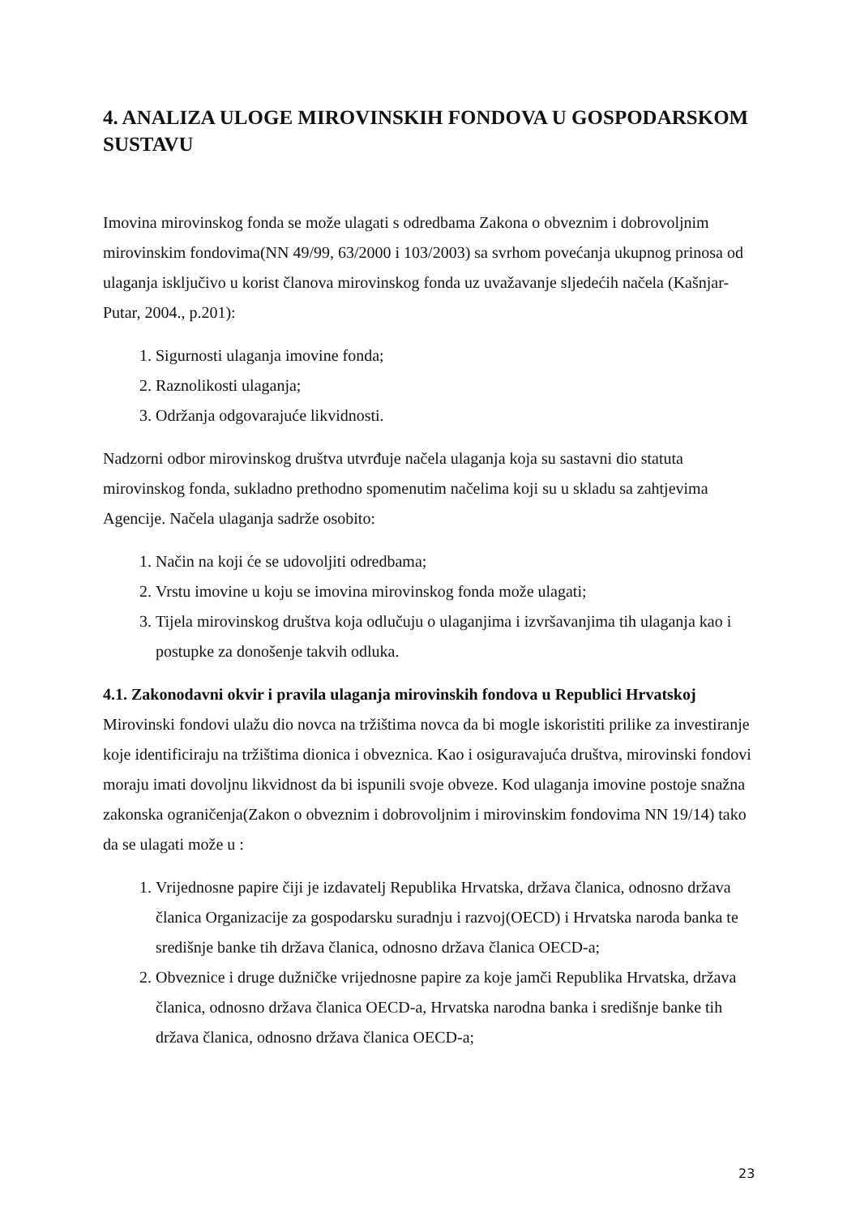4. ANALIZA ULOGE MIROVINSKIH FONDOVA U GOSPODARSKOM SUSTAVU
Imovina mirovinskog fonda se može ulagati s odredbama Zakona o obveznim i dobrovoljnim mirovinskim fondovima(NN 49/99, 63/2000 i 103/2003) sa svrhom povećanja ukupnog prinosa od ulaganja isključivo u korist članova mirovinskog fonda uz uvažavanje sljedećih načela (Kašnjar-Putar, 2004., p.201):
1. Sigurnosti ulaganja imovine fonda;
2. Raznolikosti ulaganja;
3. Održanja odgovarajuće likvidnosti.
Nadzorni odbor mirovinskog društva utvrđuje načela ulaganja koja su sastavni dio statuta mirovinskog fonda, sukladno prethodno spomenutim načelima koji su u skladu sa zahtjevima Agencije. Načela ulaganja sadrže osobito:
1. Način na koji će se udovoljiti odredbama;
2. Vrstu imovine u koju se imovina mirovinskog fonda može ulagati;
3. Tijela mirovinskog društva koja odlučuju o ulaganjima i izvršavanjima tih ulaganja kao i postupke za donošenje takvih odluka.
4.1. Zakonodavni okvir i pravila ulaganja mirovinskih fondova u Republici Hrvatskoj
Mirovinski fondovi ulažu dio novca na tržištima novca da bi mogle iskoristiti prilike za investiranje koje identificiraju na tržištima dionica i obveznica. Kao i osiguravajuća društva, mirovinski fondovi moraju imati dovoljnu likvidnost da bi ispunili svoje obveze. Kod ulaganja imovine postoje snažna zakonska ograničenja(Zakon o obveznim i dobrovoljnim i mirovinskim fondovima NN 19/14) tako da se ulagati može u :
1. Vrijednosne papire čiji je izdavatelj Republika Hrvatska, država članica, odnosno država članica Organizacije za gospodarsku suradnju i razvoj(OECD) i Hrvatska naroda banka te središnje banke tih država članica, odnosno država članica OECD-a;
2. Obveznice i druge dužničke vrijednosne papire za koje jamči Republika Hrvatska, država članica, odnosno država članica OECD-a, Hrvatska narodna banka i središnje banke tih država članica, odnosno država članica OECD-a;
23